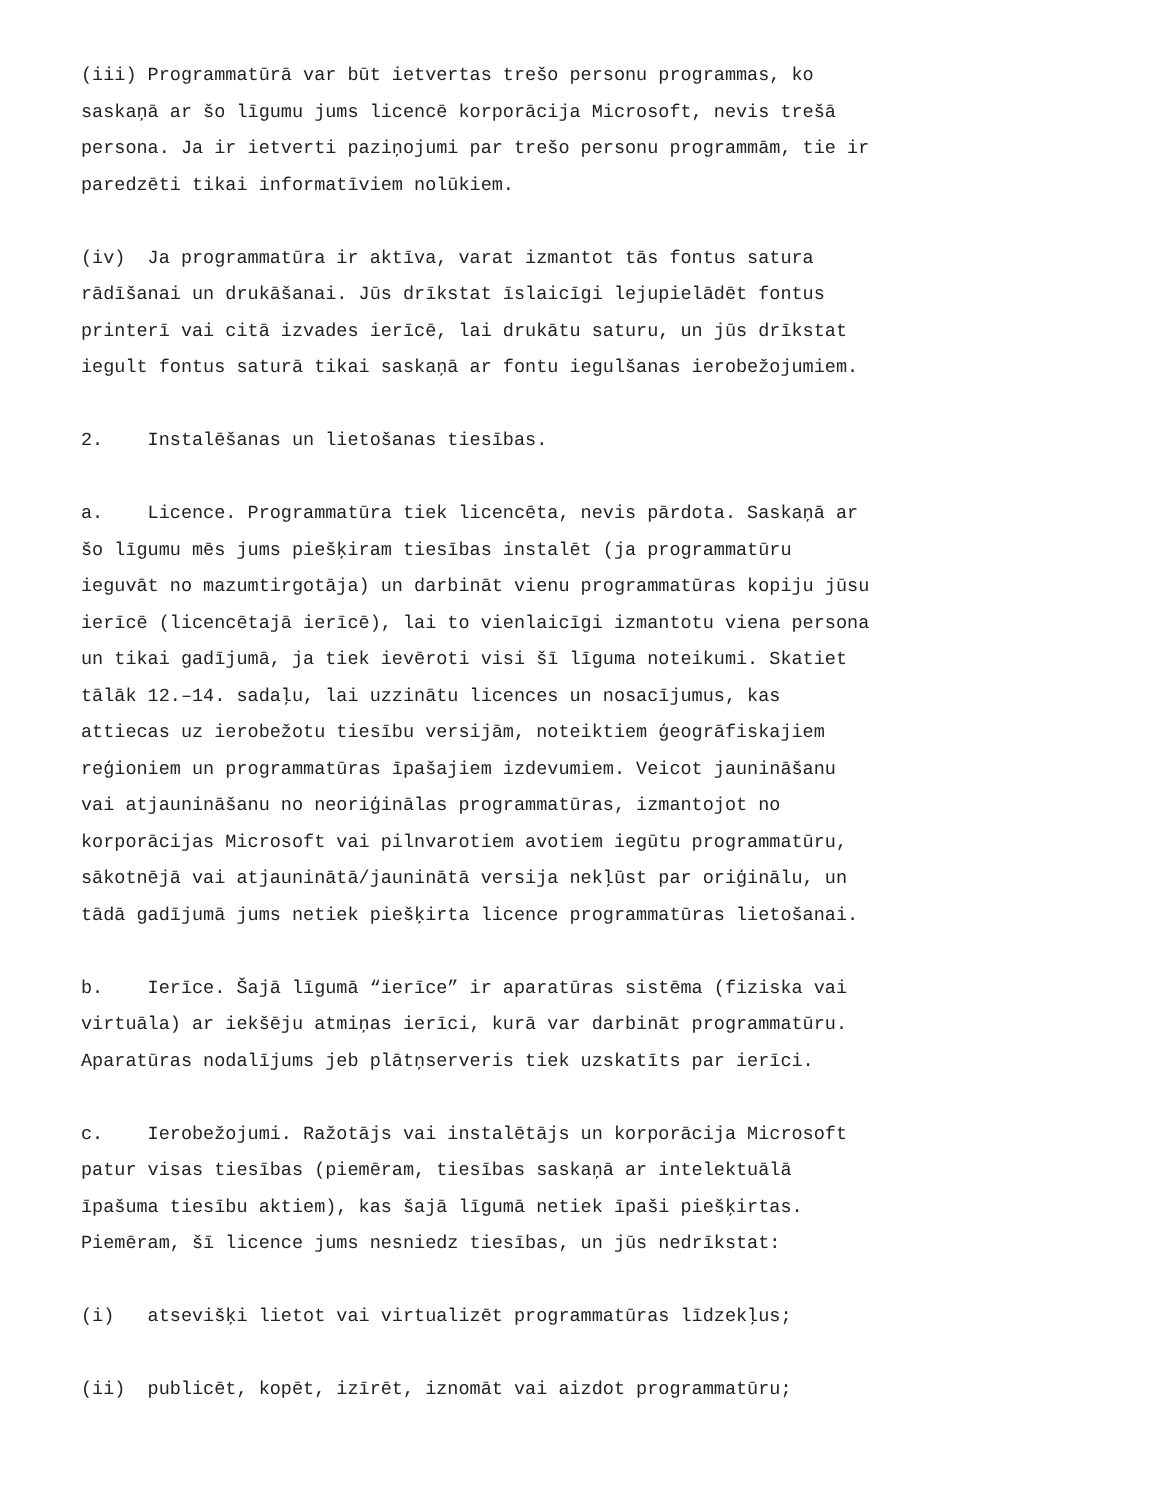(iii) Programmatūrā var būt ietvertas trešo personu programmas, ko saskaņā ar šo līgumu jums licencē korporācija Microsoft, nevis trešā persona. Ja ir ietverti paziņojumi par trešo personu programmām, tie ir paredzēti tikai informatīviem nolūkiem.
(iv) Ja programmatūra ir aktīva, varat izmantot tās fontus satura rādīšanai un drukāšanai. Jūs drīkstat īslaicīgi lejupielādēt fontus printerī vai citā izvades ierīcē, lai drukātu saturu, un jūs drīkstat iegult fontus saturā tikai saskaņā ar fontu iegulšanas ierobežojumiem.
2. Instalēšanas un lietošanas tiesības.
a. Licence. Programmatūra tiek licencēta, nevis pārdota. Saskaņā ar šo līgumu mēs jums piešķiram tiesības instalēt (ja programmatūru ieguvāt no mazumtirgotāja) un darbināt vienu programmatūras kopiju jūsu ierīcē (licencētajā ierīcē), lai to vienlaicīgi izmantotu viena persona un tikai gadījumā, ja tiek ievēroti visi šī līguma noteikumi. Skatiet tālāk 12.–14. sadaļu, lai uzzinātu licences un nosacījumus, kas attiecas uz ierobežotu tiesību versijām, noteiktiem ģeogrāfiskajiem reģioniem un programmatūras īpašajiem izdevumiem. Veicot jaunināšanu vai atjaunināšanu no neoriģinālas programmatūras, izmantojot no korporācijas Microsoft vai pilnvarotiem avotiem iegūtu programmatūru, sākotnējā vai atjauninātā/jauninātā versija nekļūst par oriģinālu, un tādā gadījumā jums netiek piešķirta licence programmatūras lietošanai.
b. Ierīce. Šajā līgumā “ierīce” ir aparatūras sistēma (fiziska vai virtuāla) ar iekšēju atmiņas ierīci, kurā var darbināt programmatūru. Aparatūras nodalījums jeb plātņserveris tiek uzskatīts par ierīci.
c. Ierobežojumi. Ražotājs vai instalētājs un korporācija Microsoft patur visas tiesības (piemēram, tiesības saskaņā ar intelektuālā īpašuma tiesību aktiem), kas šajā līgumā netiek īpaši piešķirtas. Piemēram, šī licence jums nesniedz tiesības, un jūs nedrīkstat:
(i) atsevišķi lietot vai virtualizēt programmatūras līdzekļus;
(ii) publicēt, kopēt, izīrēt, iznomāt vai aizdot programmatūru;